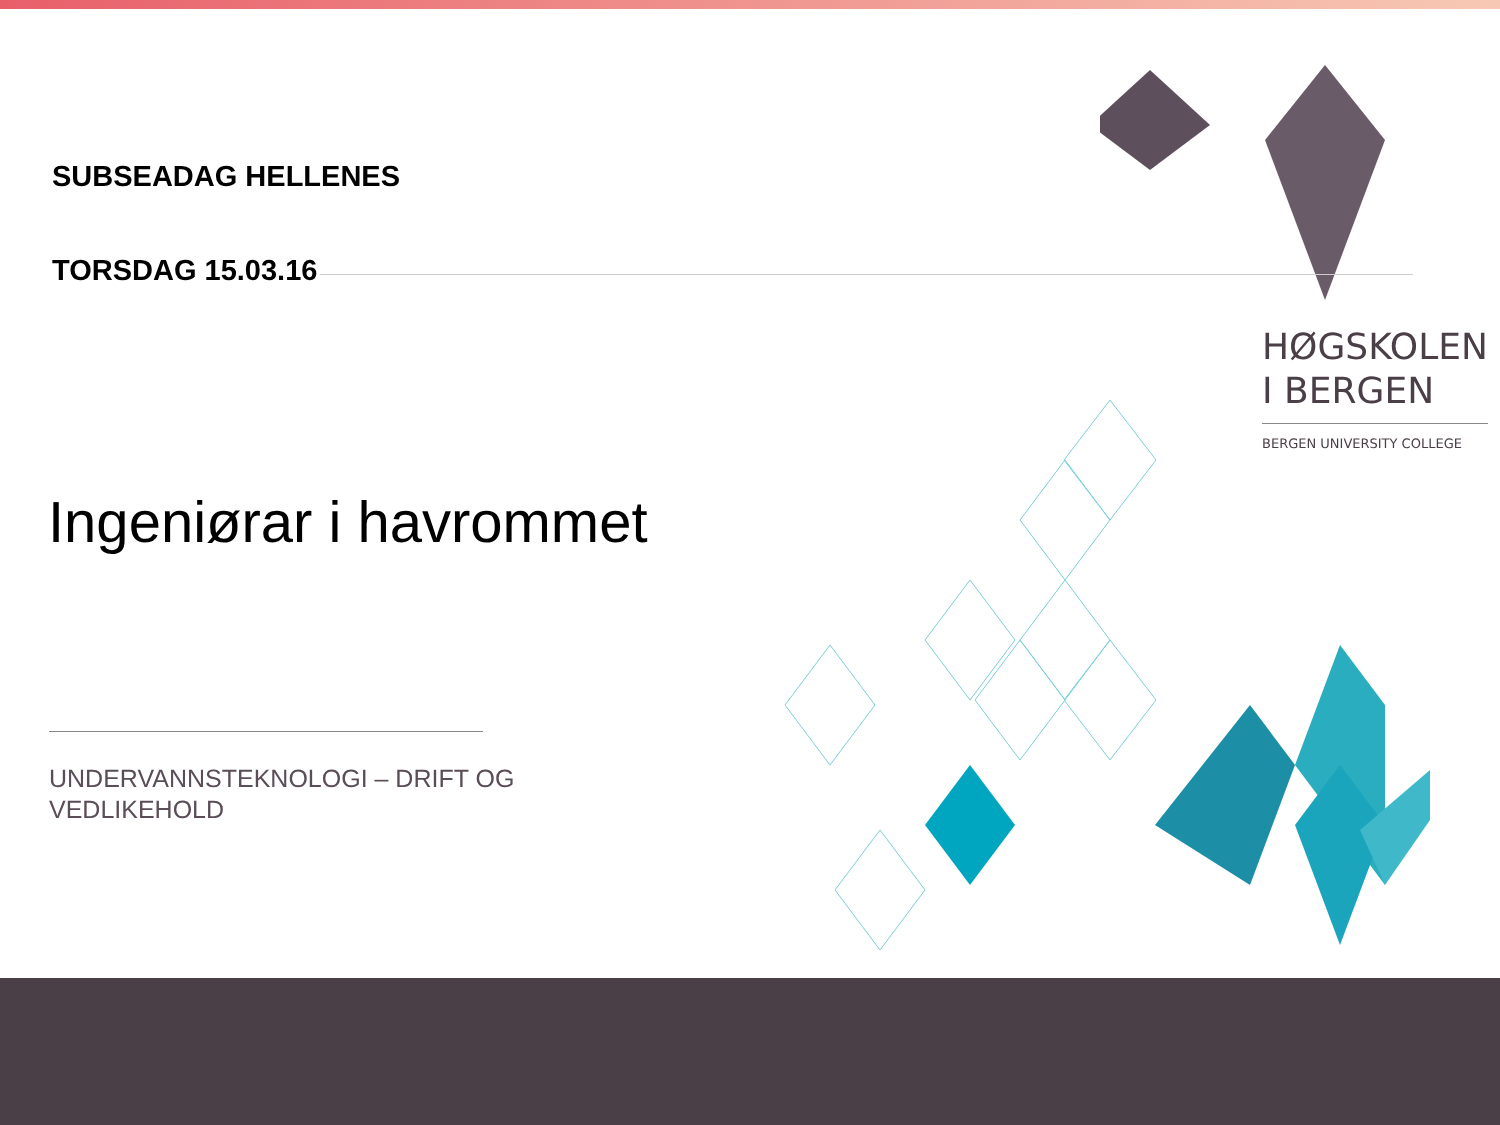SUBSEADAG HELLENES
TORSDAG 15.03.16
HØGSKOLEN
I BERGEN
BERGEN UNIVERSITY COLLEGE
Ingeniørar i havrommet
UNDERVANNSTEKNOLOGI – DRIFT OG
VEDLIKEHOLD